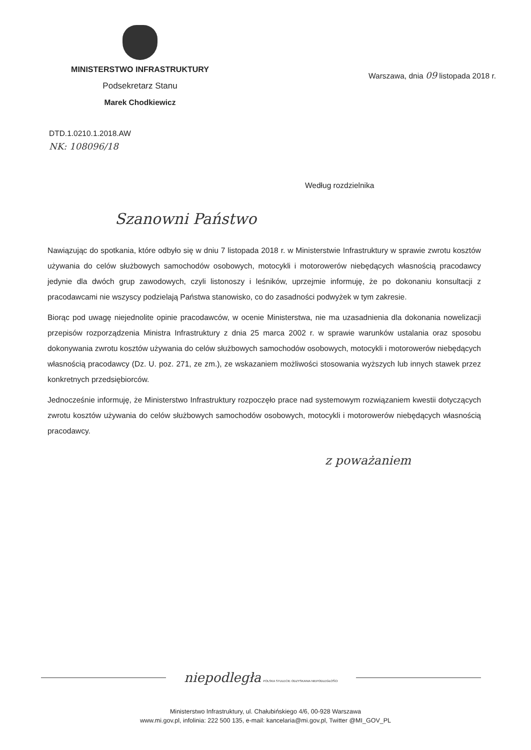MINISTERSTWO INFRASTRUKTURY
Podsekretarz Stanu
Marek Chodkiewicz
Warszawa, dnia 09 listopada 2018 r.
DTD.1.0210.1.2018.AW
NK: 108096/18
Według rozdzielnika
Szanowni Państwo
Nawiązując do spotkania, które odbyło się w dniu 7 listopada 2018 r. w Ministerstwie Infrastruktury w sprawie zwrotu kosztów używania do celów służbowych samochodów osobowych, motocykli i motorowerów niebędących własnością pracodawcy jedynie dla dwóch grup zawodowych, czyli listonoszy i leśników, uprzejmie informuję, że po dokonaniu konsultacji z pracodawcami nie wszyscy podzielają Państwa stanowisko, co do zasadności podwyżek w tym zakresie.
Biorąc pod uwagę niejednolite opinie pracodawców, w ocenie Ministerstwa, nie ma uzasadnienia dla dokonania nowelizacji przepisów rozporządzenia Ministra Infrastruktury z dnia 25 marca 2002 r. w sprawie warunków ustalania oraz sposobu dokonywania zwrotu kosztów używania do celów służbowych samochodów osobowych, motocykli i motorowerów niebędących własnością pracodawcy (Dz. U. poz. 271, ze zm.), ze wskazaniem możliwości stosowania wyższych lub innych stawek przez konkretnych przedsiębiorców.
Jednocześnie informuję, że Ministerstwo Infrastruktury rozpoczęło prace nad systemowym rozwiązaniem kwestii dotyczących zwrotu kosztów używania do celów służbowych samochodów osobowych, motocykli i motorowerów niebędących własnością pracodawcy.
z poważaniem
niepodległa POLSKA STULECIE ODZYSKANIA NIEPODLEGŁOŚCI
Ministerstwo Infrastruktury, ul. Chałubińskiego 4/6, 00-928 Warszawa
www.mi.gov.pl, infolinia: 222 500 135, e-mail: kancelaria@mi.gov.pl, Twitter @MI_GOV_PL